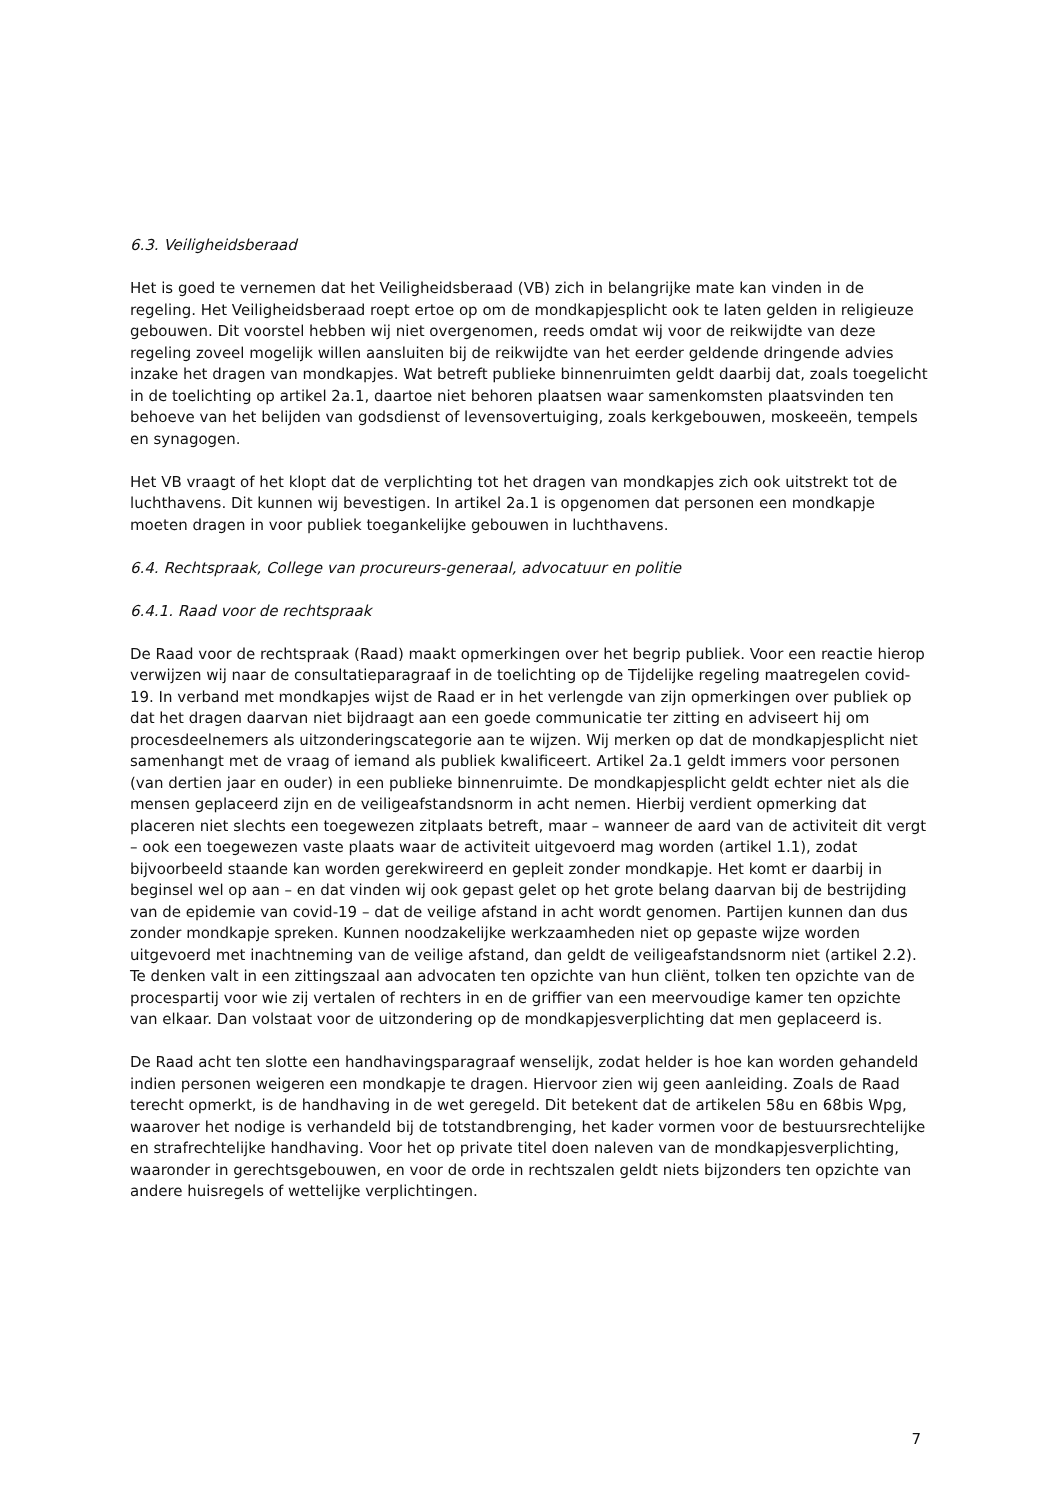6.3. Veiligheidsberaad
Het is goed te vernemen dat het Veiligheidsberaad (VB) zich in belangrijke mate kan vinden in de regeling. Het Veiligheidsberaad roept ertoe op om de mondkapjesplicht ook te laten gelden in religieuze gebouwen. Dit voorstel hebben wij niet overgenomen, reeds omdat wij voor de reikwijdte van deze regeling zoveel mogelijk willen aansluiten bij de reikwijdte van het eerder geldende dringende advies inzake het dragen van mondkapjes. Wat betreft publieke binnenruimten geldt daarbij dat, zoals toegelicht in de toelichting op artikel 2a.1, daartoe niet behoren plaatsen waar samenkomsten plaatsvinden ten behoeve van het belijden van godsdienst of levensovertuiging, zoals kerkgebouwen, moskeeën, tempels en synagogen.
Het VB vraagt of het klopt dat de verplichting tot het dragen van mondkapjes zich ook uitstrekt tot de luchthavens. Dit kunnen wij bevestigen. In artikel 2a.1 is opgenomen dat personen een mondkapje moeten dragen in voor publiek toegankelijke gebouwen in luchthavens.
6.4. Rechtspraak, College van procureurs-generaal, advocatuur en politie
6.4.1. Raad voor de rechtspraak
De Raad voor de rechtspraak (Raad) maakt opmerkingen over het begrip publiek. Voor een reactie hierop verwijzen wij naar de consultatieparagraaf in de toelichting op de Tijdelijke regeling maatregelen covid-19. In verband met mondkapjes wijst de Raad er in het verlengde van zijn opmerkingen over publiek op dat het dragen daarvan niet bijdraagt aan een goede communicatie ter zitting en adviseert hij om procesdeelnemers als uitzonderingscategorie aan te wijzen. Wij merken op dat de mondkapjesplicht niet samenhangt met de vraag of iemand als publiek kwalificeert. Artikel 2a.1 geldt immers voor personen (van dertien jaar en ouder) in een publieke binnenruimte. De mondkapjesplicht geldt echter niet als die mensen geplaceerd zijn en de veiligeafstandsnorm in acht nemen. Hierbij verdient opmerking dat placeren niet slechts een toegewezen zitplaats betreft, maar – wanneer de aard van de activiteit dit vergt – ook een toegewezen vaste plaats waar de activiteit uitgevoerd mag worden (artikel 1.1), zodat bijvoorbeeld staande kan worden gerekwireerd en gepleit zonder mondkapje. Het komt er daarbij in beginsel wel op aan – en dat vinden wij ook gepast gelet op het grote belang daarvan bij de bestrijding van de epidemie van covid-19 – dat de veilige afstand in acht wordt genomen. Partijen kunnen dan dus zonder mondkapje spreken. Kunnen noodzakelijke werkzaamheden niet op gepaste wijze worden uitgevoerd met inachtneming van de veilige afstand, dan geldt de veiligeafstandsnorm niet (artikel 2.2). Te denken valt in een zittingszaal aan advocaten ten opzichte van hun cliënt, tolken ten opzichte van de procespartij voor wie zij vertalen of rechters in en de griffier van een meervoudige kamer ten opzichte van elkaar. Dan volstaat voor de uitzondering op de mondkapjesverplichting dat men geplaceerd is.
De Raad acht ten slotte een handhavingsparagraaf wenselijk, zodat helder is hoe kan worden gehandeld indien personen weigeren een mondkapje te dragen. Hiervoor zien wij geen aanleiding. Zoals de Raad terecht opmerkt, is de handhaving in de wet geregeld. Dit betekent dat de artikelen 58u en 68bis Wpg, waarover het nodige is verhandeld bij de totstandbrenging, het kader vormen voor de bestuursrechtelijke en strafrechtelijke handhaving. Voor het op private titel doen naleven van de mondkapjesverplichting, waaronder in gerechtsgebouwen, en voor de orde in rechtszalen geldt niets bijzonders ten opzichte van andere huisregels of wettelijke verplichtingen.
7